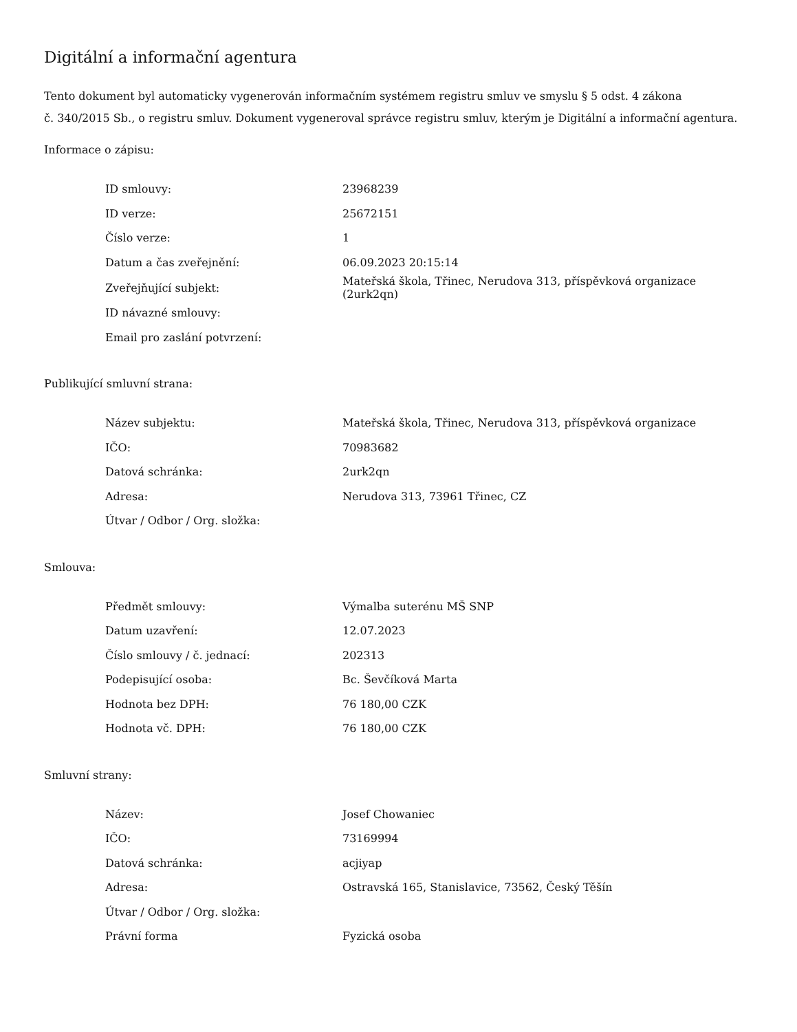Digitální a informační agentura
Tento dokument byl automaticky vygenerován informačním systémem registru smluv ve smyslu § 5 odst. 4 zákona
č. 340/2015 Sb., o registru smluv. Dokument vygeneroval správce registru smluv, kterým je Digitální a informační agentura.
Informace o zápisu:
| ID smlouvy: | 23968239 |
| ID verze: | 25672151 |
| Číslo verze: | 1 |
| Datum a čas zveřejnění: | 06.09.2023 20:15:14 |
| Zveřejňující subjekt: | Mateřská škola, Třinec, Nerudova 313, příspěvková organizace (2urk2qn) |
| ID návazné smlouvy: | |
| Email pro zaslání potvrzení: | |
Publikující smluvní strana:
| Název subjektu: | Mateřská škola, Třinec, Nerudova 313, příspěvková organizace |
| IČO: | 70983682 |
| Datová schránka: | 2urk2qn |
| Adresa: | Nerudova 313, 73961 Třinec, CZ |
| Útvar / Odbor / Org. složka: | |
Smlouva:
| Předmět smlouvy: | Výmalba suterénu MŠ SNP |
| Datum uzavření: | 12.07.2023 |
| Číslo smlouvy / č. jednací: | 202313 |
| Podepisující osoba: | Bc. Ševčíková Marta |
| Hodnota bez DPH: | 76 180,00 CZK |
| Hodnota vč. DPH: | 76 180,00 CZK |
Smluvní strany:
| Název: | Josef Chowaniec |
| IČO: | 73169994 |
| Datová schránka: | acjiyap |
| Adresa: | Ostravská 165, Stanislavice, 73562, Český Těšín |
| Útvar / Odbor / Org. složka: | |
| Právní forma | Fyzická osoba |